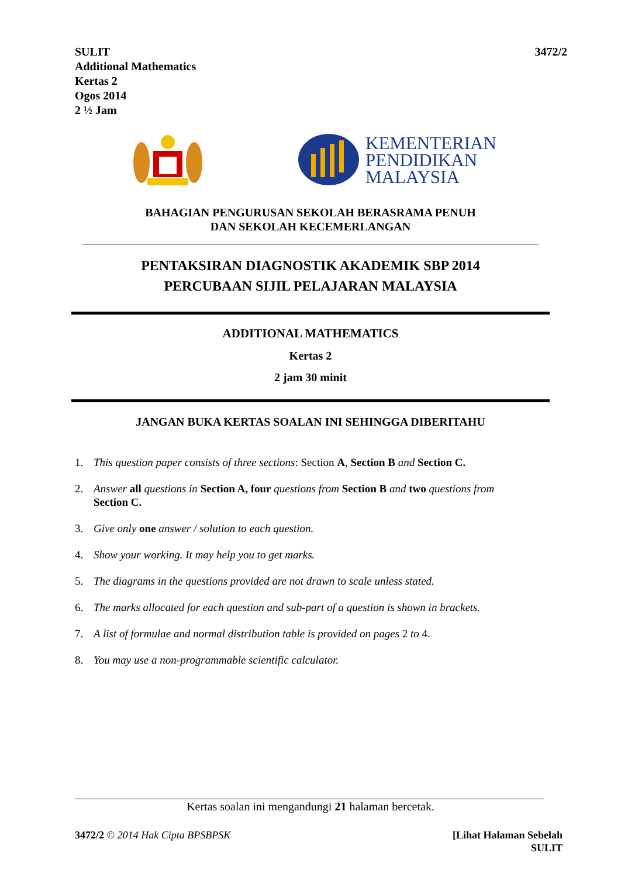SULIT
Additional Mathematics
Kertas 2
Ogos 2014
2 ½ Jam
3472/2
KEMENTERIAN
PENDIDIKAN
MALAYSIA
BAHAGIAN PENGURUSAN SEKOLAH BERASRAMA PENUH
DAN SEKOLAH KECEMERLANGAN
PENTAKSIRAN DIAGNOSTIK AKADEMIK SBP 2014
PERCUBAAN SIJIL PELAJARAN MALAYSIA
ADDITIONAL MATHEMATICS
Kertas 2
2 jam 30 minit
JANGAN BUKA KERTAS SOALAN INI SEHINGGA DIBERITAHU
1. This question paper consists of three sections: Section A, Section B and Section C.
2. Answer all questions in Section A, four questions from Section B and two questions from
Section C.
3. Give only one answer / solution to each question.
4. Show your working. It may help you to get marks.
5. The diagrams in the questions provided are not drawn to scale unless stated.
6. The marks allocated for each question and sub-part of a question is shown in brackets.
7. A list of formulae and normal distribution table is provided on pages 2 to 4.
8. You may use a non-programmable scientific calculator.
Kertas soalan ini mengandungi 21 halaman bercetak.
3472/2 © 2014 Hak Cipta BPSBPSK
[Lihat Halaman Sebelah
SULIT